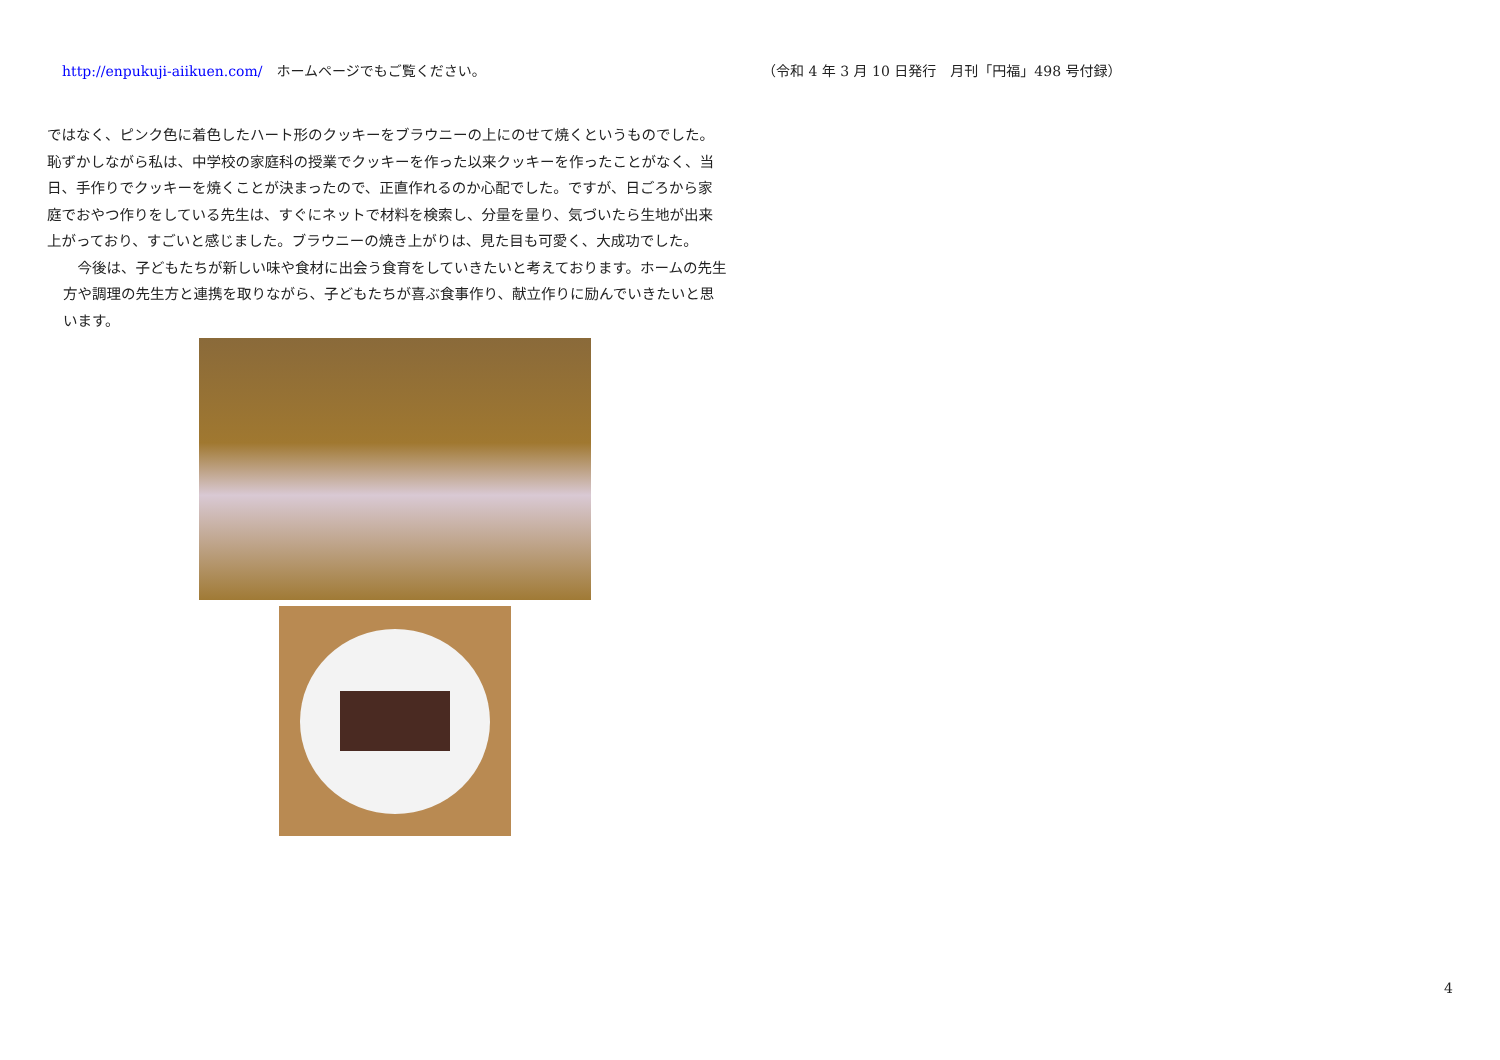http://enpukuji-aiikuen.com/　ホームページでもご覧ください。 （令和 4 年 3 月 10 日発行　月刊「円福」498 号付録）
ではなく、ピンク色に着色したハート形のクッキーをブラウニーの上にのせて焼くというものでした。恥ずかしながら私は、中学校の家庭科の授業でクッキーを作った以来クッキーを作ったことがなく、当日、手作りでクッキーを焼くことが決まったので、正直作れるのか心配でした。ですが、日ごろから家庭でおやつ作りをしている先生は、すぐにネットで材料を検索し、分量を量り、気づいたら生地が出来上がっており、すごいと感じました。ブラウニーの焼き上がりは、見た目も可愛く、大成功でした。
　今後は、子どもたちが新しい味や食材に出会う食育をしていきたいと考えております。ホームの先生方や調理の先生方と連携を取りながら、子どもたちが喜ぶ食事作り、献立作りに励んでいきたいと思います。
4